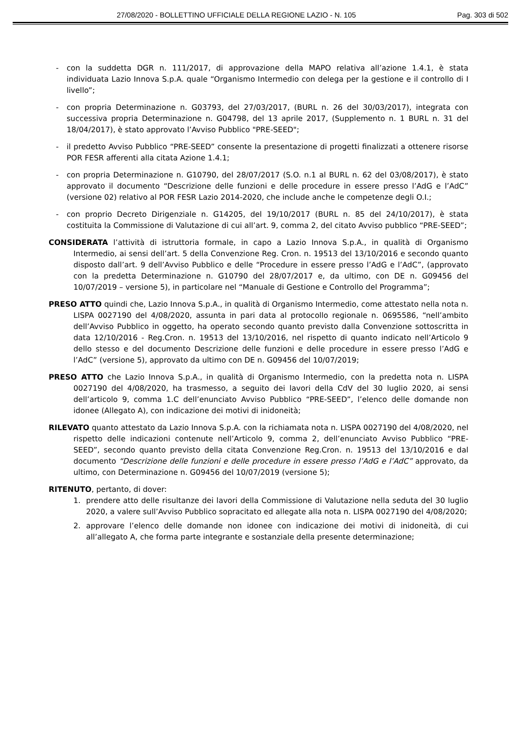27/08/2020 - BOLLETTINO UFFICIALE DELLA REGIONE LAZIO - N. 105 Pag. 303 di 502
- con la suddetta DGR n. 111/2017, di approvazione della MAPO relativa all’azione 1.4.1, è stata individuata Lazio Innova S.p.A. quale “Organismo Intermedio con delega per la gestione e il controllo di I livello”;
- con propria Determinazione n. G03793, del 27/03/2017, (BURL n. 26 del 30/03/2017), integrata con successiva propria Determinazione n. G04798, del 13 aprile 2017, (Supplemento n. 1 BURL n. 31 del 18/04/2017), è stato approvato l’Avviso Pubblico "PRE-SEED";
- il predetto Avviso Pubblico “PRE-SEED” consente la presentazione di progetti finalizzati a ottenere risorse POR FESR afferenti alla citata Azione 1.4.1;
- con propria Determinazione n. G10790, del 28/07/2017 (S.O. n.1 al BURL n. 62 del 03/08/2017), è stato approvato il documento “Descrizione delle funzioni e delle procedure in essere presso l’AdG e l’AdC” (versione 02) relativo al POR FESR Lazio 2014-2020, che include anche le competenze degli O.I.;
- con proprio Decreto Dirigenziale n. G14205, del 19/10/2017 (BURL n. 85 del 24/10/2017), è stata costituita la Commissione di Valutazione di cui all’art. 9, comma 2, del citato Avviso pubblico “PRE-SEED”;
CONSIDERATA l’attività di istruttoria formale, in capo a Lazio Innova S.p.A., in qualità di Organismo Intermedio, ai sensi dell’art. 5 della Convenzione Reg. Cron. n. 19513 del 13/10/2016 e secondo quanto disposto dall’art. 9 dell’Avviso Pubblico e delle “Procedure in essere presso l’AdG e l’AdC”, (approvato con la predetta Determinazione n. G10790 del 28/07/2017 e, da ultimo, con DE n. G09456 del 10/07/2019 – versione 5), in particolare nel “Manuale di Gestione e Controllo del Programma”;
PRESO ATTO quindi che, Lazio Innova S.p.A., in qualità di Organismo Intermedio, come attestato nella nota n. LISPA 0027190 del 4/08/2020, assunta in pari data al protocollo regionale n. 0695586, “nell’ambito dell’Avviso Pubblico in oggetto, ha operato secondo quanto previsto dalla Convenzione sottoscritta in data 12/10/2016 - Reg.Cron. n. 19513 del 13/10/2016, nel rispetto di quanto indicato nell’Articolo 9 dello stesso e del documento Descrizione delle funzioni e delle procedure in essere presso l’AdG e l’AdC” (versione 5), approvato da ultimo con DE n. G09456 del 10/07/2019;
PRESO ATTO che Lazio Innova S.p.A., in qualità di Organismo Intermedio, con la predetta nota n. LISPA 0027190 del 4/08/2020, ha trasmesso, a seguito dei lavori della CdV del 30 luglio 2020, ai sensi dell’articolo 9, comma 1.C dell’enunciato Avviso Pubblico “PRE-SEED”, l’elenco delle domande non idonee (Allegato A), con indicazione dei motivi di inidoneità;
RILEVATO quanto attestato da Lazio Innova S.p.A. con la richiamata nota n. LISPA 0027190 del 4/08/2020, nel rispetto delle indicazioni contenute nell’Articolo 9, comma 2, dell’enunciato Avviso Pubblico “PRE-SEED”, secondo quanto previsto della citata Convenzione Reg.Cron. n. 19513 del 13/10/2016 e dal documento “Descrizione delle funzioni e delle procedure in essere presso l’AdG e l’AdC” approvato, da ultimo, con Determinazione n. G09456 del 10/07/2019 (versione 5);
RITENUTO, pertanto, di dover:
1. prendere atto delle risultanze dei lavori della Commissione di Valutazione nella seduta del 30 luglio 2020, a valere sull’Avviso Pubblico sopracitato ed allegate alla nota n. LISPA 0027190 del 4/08/2020;
2. approvare l’elenco delle domande non idonee con indicazione dei motivi di inidoneità, di cui all’allegato A, che forma parte integrante e sostanziale della presente determinazione;